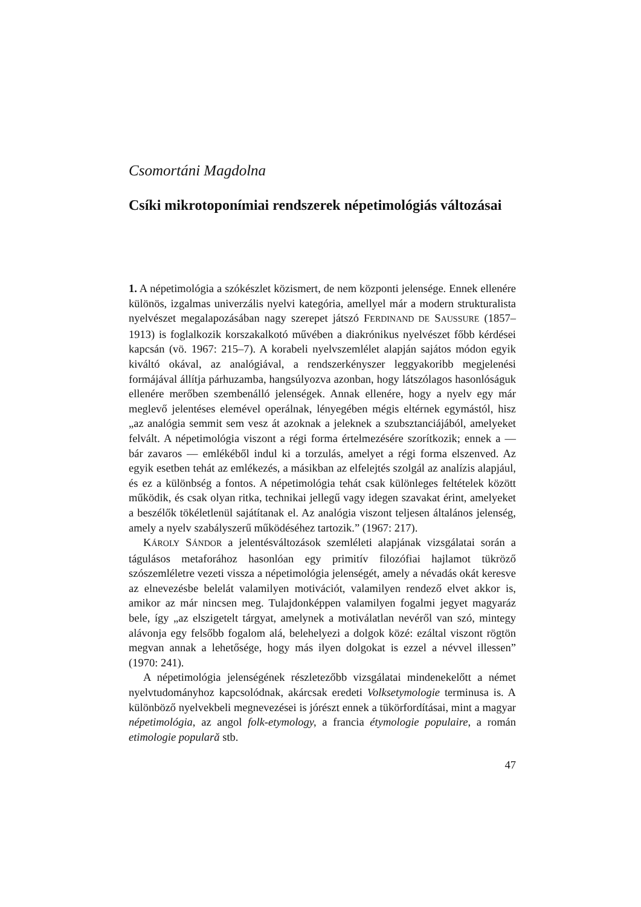Csomortáni Magdolna
Csíki mikrotoponímiai rendszerek népetimológiás változásai
1. A népetimológia a szókészlet közismert, de nem központi jelensége. Ennek ellenére különös, izgalmas univerzális nyelvi kategória, amellyel már a modern strukturalista nyelvészet megalapozásában nagy szerepet játszó FERDINAND DE SAUSSURE (1857–1913) is foglalkozik korszakalkotó művében a diakrónikus nyelvészet főbb kérdései kapcsán (vö. 1967: 215–7). A korabeli nyelvszemlélet alapján sajátos módon egyik kiváltó okával, az analógiával, a rendszerkényszer leggyakoribb megjelenési formájával állítja párhuzamba, hangsúlyozva azonban, hogy látszólagos hasonlóságuk ellenére merőben szembenálló jelenségek. Annak ellenére, hogy a nyelv egy már meglevő jelentéses elemével operálnak, lényegében mégis eltérnek egymástól, hisz „az analógia semmit sem vesz át azoknak a jeleknek a szubsztanciájából, amelyeket felvált. A népetimológia viszont a régi forma értelmezésére szorítkozik; ennek a — bár zavaros — emlékéből indul ki a torzulás, amelyet a régi forma elszenved. Az egyik esetben tehát az emlékezés, a másikban az elfelejtés szolgál az analízis alapjául, és ez a különbség a fontos. A népetimológia tehát csak különleges feltételek között működik, és csak olyan ritka, technikai jellegű vagy idegen szavakat érint, amelyeket a beszélők tökéletlenül sajátítanak el. Az analógia viszont teljesen általános jelenség, amely a nyelv szabályszerű működéséhez tartozik.” (1967: 217).
KÁROLY SÁNDOR a jelentésváltozások szemléleti alapjának vizsgálatai során a tágulásos metaforához hasonlóan egy primitív filozófiai hajlamot tükröző szószemléletre vezeti vissza a népetimológia jelenségét, amely a névadás okát keresve az elnevezésbe belelát valamilyen motivációt, valamilyen rendező elvet akkor is, amikor az már nincsen meg. Tulajdonképpen valamilyen fogalmi jegyet magyaráz bele, így „az elszigetelt tárgyat, amelynek a motiválatlan nevéről van szó, mintegy alávonja egy felsőbb fogalom alá, belehelyezi a dolgok közé: ezáltal viszont rögtön megvan annak a lehetősége, hogy más ilyen dolgokat is ezzel a névvel illessen” (1970: 241).
A népetimológia jelenségének részletezőbb vizsgálatai mindenekelőtt a német nyelvtudományhoz kapcsolódnak, akárcsak eredeti Volksetymologie terminusa is. A különböző nyelvekbeli megnevezései is jórészt ennek a tükörfordításai, mint a magyar népetimológia, az angol folk-etymology, a francia étymologie populaire, a román etimologie populară stb.
47